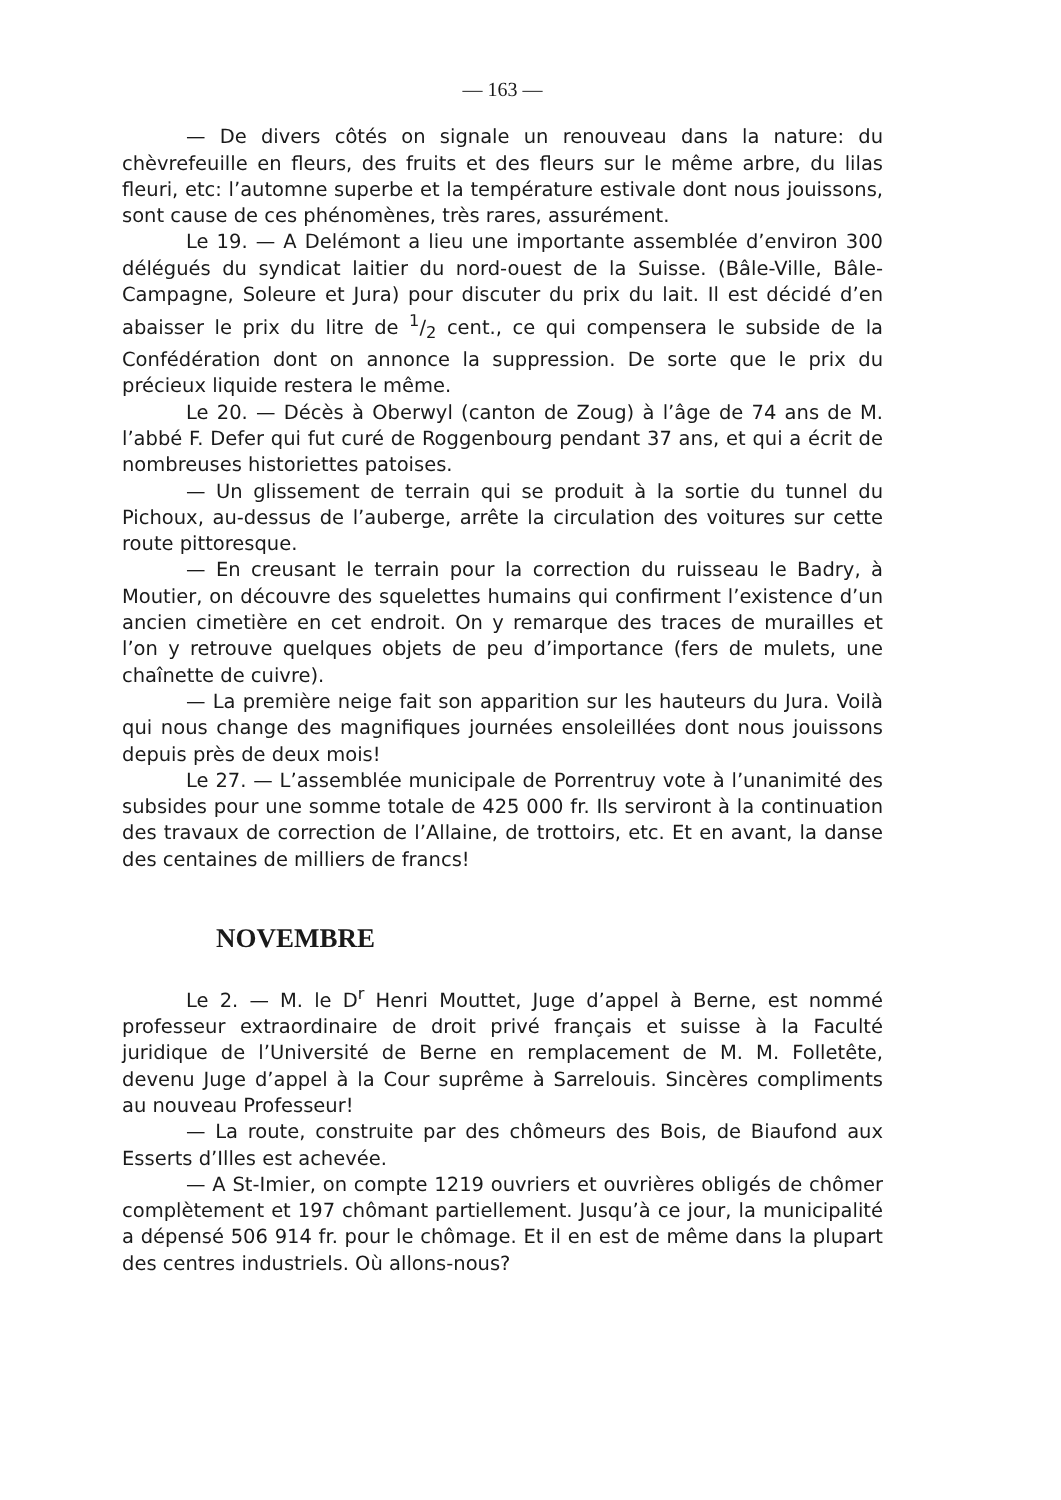— 163 —
— De divers côtés on signale un renouveau dans la nature: du chèvrefeuille en fleurs, des fruits et des fleurs sur le même arbre, du lilas fleuri, etc: l’automne superbe et la température estivale dont nous jouissons, sont cause de ces phénomènes, très rares, assurément.
Le 19. — A Delémont a lieu une importante assemblée d’environ 300 délégués du syndicat laitier du nord-ouest de la Suisse. (Bâle-Ville, Bâle-Campagne, Soleure et Jura) pour discuter du prix du lait. Il est décidé d’en abaisser le prix du litre de 1/2 cent., ce qui compensera le subside de la Confédération dont on annonce la suppression. De sorte que le prix du précieux liquide restera le même.
Le 20. — Décès à Oberwyl (canton de Zoug) à l’âge de 74 ans de M. l’abbé F. Defer qui fut curé de Roggenbourg pendant 37 ans, et qui a écrit de nombreuses historiettes patoises.
— Un glissement de terrain qui se produit à la sortie du tunnel du Pichoux, au-dessus de l’auberge, arrête la circulation des voitures sur cette route pittoresque.
— En creusant le terrain pour la correction du ruisseau le Badry, à Moutier, on découvre des squelettes humains qui confirment l’existence d’un ancien cimetière en cet endroit. On y remarque des traces de murailles et l’on y retrouve quelques objets de peu d’importance (fers de mulets, une chaînette de cuivre).
— La première neige fait son apparition sur les hauteurs du Jura. Voilà qui nous change des magnifiques journées ensoleillées dont nous jouissons depuis près de deux mois!
Le 27. — L’assemblée municipale de Porrentruy vote à l’unanimité des subsides pour une somme totale de 425 000 fr. Ils serviront à la continuation des travaux de correction de l’Allaine, de trottoirs, etc. Et en avant, la danse des centaines de milliers de francs!
NOVEMBRE
Le 2. — M. le D<sup>r</sup> Henri Mouttet, Juge d’appel à Berne, est nommé professeur extraordinaire de droit privé français et suisse à la Faculté juridique de l’Université de Berne en remplacement de M. M. Folletête, devenu Juge d’appel à la Cour suprême à Sarrelouis. Sincères compliments au nouveau Professeur!
— La route, construite par des chômeurs des Bois, de Biaufond aux Esserts d’Illes est achevée.
— A St-Imier, on compte 1219 ouvriers et ouvrières obligés de chômer complètement et 197 chômant partiellement. Jusqu’à ce jour, la municipalité a dépensé 506 914 fr. pour le chômage. Et il en est de même dans la plupart des centres industriels. Où allons-nous?